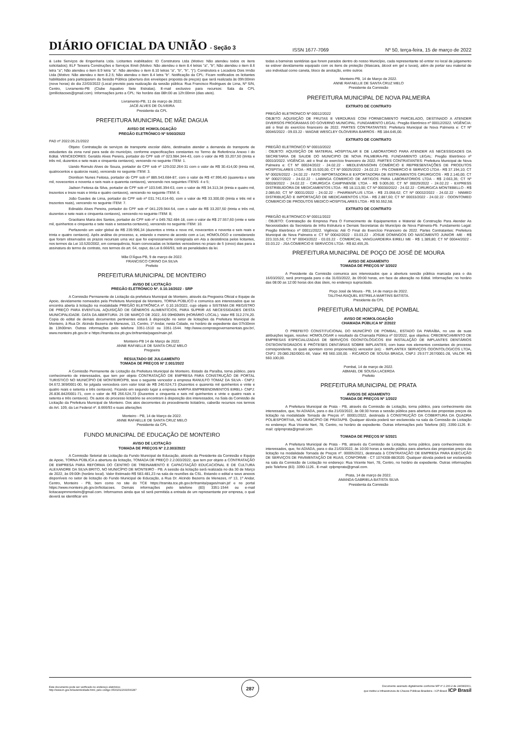DIÁRIO OFICIAL DA UNIÃO - Seção 3 ISSN 1677-7069 Nº 50, terça-feira, 15 de março de 2022
& Leite Serviços de Engenharia Ltda. Licitantes inabilitados: ID Construtora Ltda (Motivo: Não atendeu todos os itens solicitados); ELF Teixeira Construções e Serviços Eireli (Motivo: Não atendeu o item 8.4 letras "a", "b"; Não atendeu o item 8.6 letra "a"; Não atendeu o item 8.9 letra "a". Não atendeu o item 8.10 letras "a", "b", "h", "j"); Construtora e Locadora Dois Irmão Ltda (Motivo: Não atendeu o item 8.2.5; Não atendeu o item 8.4 letra "b". Notificação da CPL: Ficam notificados os licitantes habilitados para participarem da Sessão Pública (abertura dos envelopes proposta de preços) que será realizada às 09h:00min (nove horas) do dia 22/03/2022 (Local previsto para realização da sessão pública: Rua Francisco Rodrigues de Lima, Nº S/N, Centro, Livramento-PB (Clube Aquativo Sete Estralas). E-mail exclusivo para recursos: Sala da CPL (pmllicitacoes@gmail.com). Informações junto a CPL: No horário das 08h:00 as 12h:00min (dias uteis).
Livramento-PB, 11 de março de 2022.
JACÉ ALVES DE OLIVEIRA
Presidente da CPL
PREFEITURA MUNICIPAL DE MÃE DAGUA
AVISO DE HOMOLOGAÇÃO
PREGÃO ELETRÔNICO Nº 5/003/2022
PAD nº 2022.05.21/2022
Objeto: Contratação de serviços de transporte escolar diário, destinados atender a demanda do transporte de estudantes da zona rural para sede do município, conforme especificações constantes no Termo de Referência Anexo I do Edital. VENCEDORES: Geraldo Alves Pereira, portador do CPF sob nº 023.984.344-43, com o valor de R$ 33.207,50 (trinta e três mil, duzentos e sete reais e cinquenta centavos), vencendo no seguinte ITEM: 1.
Uando Romulo Alves de Souza, portador do CPF sob nº 129.032.264-31 com o valor de R$ 30.414,00 (trinta mil, quatrocentos e quatorze reais), vencendo no seguinte ITEM: 3.
Dionilson Nunes Feitosa, portador do CPF sob nº 885.543.684-87, com o valor de R$ 47.996,40 (quarenta e sete mil, novecentos e noventa e seis reais e quarenta centavos), vencendo nos seguintes ITENS: 4 e 5;
Jadson Feitosa da Silva, portador do CPF sob nº 103.546.394-63, com o valor de R$ 34.313,34 (trinta e quatro mil, trezentos e treze reais e trinta e quatro centavos), vencendo no seguinte ITEM: 6.
João Guedes de Lima, portador do CPF sob nº 031.741.614-60, com o valor de R$ 33.300,00 (trinta e três mil e trezentos reais), vencendo no seguinte ITEM: 7.
Edinaldo Alves Pereira, portador do CPF sob nº 041.229.944-54, com o valor de R$ 33.207,50 (trinta e três mil, duzentos e sete reais e cinquenta centavos), vencendo no seguinte ITEM: 8;
Graciliano Maria dos Santos, portador do CPF sob nº o 049.782.484-18, com o valor de R$ 27.557,60 (vinte e sete mil, quinhentos e cinquenta e sete reais e sessenta centavos), vencendo no seguinte ITEM: 10.
Perfazendo um valor global de R$ 239.996,34 (duzentos e trinta e nove mil, novecentos e noventa e seis reais e trinta e quatro centavos). Após análise do processo, e, estando o mesmo de acordo com a Lei, HOMOLOGO e considerando que foram observados os prazos recursais uma vez que foi expressamente consignada em Ata a desistência pelos licitantes, nos termos da Lei 10.520/2002, em consequência, ficam convocadas os licitantes vencedores no prazo de 5 (cinco) dias para a assinatura do termo de contrato, nos termos do art. 64, caput, da Lei 8.666/93, sob as penalidades da lei.
Mãe D'Água-PB, 9 de março de 2022.
FRANCISCO CIRINO DA SILVA
Prefeito
PREFEITURA MUNICIPAL DE MONTEIRO
AVISO DE LICITAÇÃO
PREGÃO ELETRÔNICO Nº. 0.10.16/2022 - SRP
A Comissão Permanente de Licitação da prefeitura Municipal de Monteiro, através da Pregoeira Oficial e Equipe de Apoio, devidamente nomeados pela Prefeitura Municipal de Monteiro, TORNA PÚBLICO e comunica aos interessados que se encontra aberta à licitação na modalidade PREGÃO ELETRÔNICA nº. 0.10.16/2022, cujo objeto o SISTEMA DE REGISTRO DE PREÇO PARA EVENTUAL AQUISIÇÃO DE GÊNEROS ALIMENTÍCIOS, PARA SUPRIR AS NECESSIDADES DESTA MUNICIPALIDADE. DATA DA ABERTURA: 25 DE MARÇO DE 2022, ÀS 09H00MIN (HORÁRIO LOCAL). Valor R$ 312.274,20. Copia do edital de demais documentos pertinentes estará à disposição no setor de licitações da Prefeitura Municipal de Monteiro, à Rua Dr. Alcindo Bezerra de Menezes, 13, Centro, 1º Andar, nesta Cidade, no horário de expediente das 07h30min às 13h00min. Outras informações pelo telefone 3351-1510 ou 3351-1544. http://www.comprasgovernamentais.gov.br/, www.monteiro.pb.gov.br e https://tramita.tce.pb.gov.br/tramita/pages/main.jsf.
Monteiro-PB 14 de Março de 2022.
ANNE RAFAELLE DE SANTA CRUZ MELO
Pregoeira
RESULTADO DE JULGAMENTO
TOMADA DE PREÇOS Nº 2.001/2022
A Comissão Permanente de Licitação da Prefeitura Municipal de Monteiro, Estado da Paraíba, torna público, para conhecimento de interessados, que tem por objeto CONTRATAÇÃO DE EMPRESA PARA CONSTRUÇÃO DE PORTAL TURISTICO NO MUNICÍPIO DE MONTEIRO/PB, teve o seguinte vencedor a empresa RANULFO TOMAZ DA SILVA - CNPJ: 04.672.369/0001-00, foi julgada vencedora com valor total de R$ 240.524,73 (Duzentos e quarenta mil quinhentos e vinte e quatro reais e setenta e três centavos). Ficando em segundo lugar a empresa HARPIA EMPREENDIMENTOS EIRELI- CNPJ: 26.836.842/0001-71, com o valor de R$ 256.524,73 (Duzentos e cinquenta e seis mil quinhentos e vinte e quatro reais e setenta e três centavos). Os autos do processo licitatório se encontram à disposição dos interessados, na Sala da Comissão de Licitação da Prefeitura Municipal de Monteiro. Dos atos decorrentes do procedimento licitatório, caberão recursos nos termos do Art. 109, da Lei Federal nº. 8.666/93 e suas alterações
Monteiro - PB, 14 de Março de 2022.
ANNE RAFAELLE DE SANTA CRUZ MELO
Presidente da CPL
FUNDO MUNICIPAL DE EDUCAÇÃO DE MONTEIRO
AVISO DE LICITAÇÃO
TOMADA DE PREÇOS Nº 2.2.003/2022
A Comissão Setorial de Licitação da Fundo Municipal de Educação, através da Presidente da Comissão e Equipe de Apoio, TORNA PÚBLICA a abertura da licitação, TOMADA DE PREÇO 2.2.003/2022, que tem por objeto a CONTRATAÇÃO DE EMPRESA PARA REFORMA DO CENTRO DE TREINAMENTO E CAPACITAÇÃO EDUCACIONAL E DE CULTURA ALEXANDRE DA SILVA BRITO, NO MUNICÍPIO DE MONTEIRO - PB. A sessão da licitação será realizada no dia 30 de Março de 2022, às 09:00h (horário local). Valor Estimado R$ 583.481,23 na sala de reuniões da CSL. Estando o edital e seus anexos disponíveis no setor de licitação do Fundo Municipal de Educação, a Rua Dr. Alcindo Bezerra de Menezes, nº 13, 1º Andar, Centro, Monteiro - PB, bem como no site do TCE https://tramita.tce.pb.gov.br/tramita/pages/main.jsf e no portal https://www.monteiro.pb.gov.br/licitacoes. Demais informações pelo telefone (83) 3351-1544 ou e-mail licitacaopmmonteiro@gmail.com. Informamos ainda que só será permitida a entrada de um representante por empresa, o qual deverá se identificar em
todas a barreiras sanitárias que forem parados dentro do nosso Município, cada representante só entrar no local de julgamento se estiver devidamente equipado com os itens de proteção (Mascara, álcool em gel e luvas), além de portar seu material de uso individual como caneta, bloco de anotação, entre outros
Monteiro-PB, 14 de Março de 2022.
ANNE RAFAELLE DE SANTA CRUZ MELO
Presidente da Comissão
PREFEITURA MUNICIPAL DE NOVA PALMEIRA
EXTRATO DE CONTRATO
PREGÃO ELETRONICO Nº 00012/2022
OBJETO: AQUISIÇÃO DE FRUTAS E VERDURAS COM FORNECIMENTO PARCELADO, DESTINADO A ATENDER DIVERSOS PROGRAMAS DO GOVERNO MUNICIPAL. FUNDAMENTO LEGAL: Pregão Eletrônico nº 00012/2022. VIGÊNCIA: até o final do exercício financeiro de 2022. PARTES CONTRATANTES: Prefeitura Municipal de Nova Palmeira e: CT Nº 00046/2022 - 09.03.22 - WAGNE WESCLEY OLOIVEIRA BARROS - R$ 184.645,00.
EXTRATO DE CONTRATO
PREGÃO ELETRONICO Nº 00010/2022
: OBJETO: AQUISIÇÃO DE MATERIAL HOSPITALAR E DE LABORATORIO PARA ATENDER AS NECESSIDADES DA SECRETARIA DE SAUDE DO MUNICIPIO DE NOVA PALMEIRA-PB. FUNDAMENTO LEGAL: Pregão Eletrônico nº 00010/2022. VIGÊNCIA: até o final do exercício financeiro de 2022. PARTES CONTRATANTES: Prefeitura Municipal de Nova Palmeira e: CT Nº 00024/2022 - 24.02.22 - MEDLEVENSOHN COMÉRCIO E REPRESENTAÇÕES DE PRODUTOS HOSPITALARES LTDA - R$ 15.920,00; CT Nº 00025/2022 - 24.02.22 - PN COMERCIO E SERVICO LTDA - R$ 37.194,10; CT Nº 00026/2022 - 24.02.22 - FATO IMPORTADORA E EXPORTADORA DE INSTRUMENTOS CIRURGICOS - R$ 2.140,00; CT Nº 00027/2022 - 24.02.22 - LABINGA COMERCIO DE ARTIGOS PARA LABORATORIOS LTDA - R$ 2.663,35; CT Nº 00028/2022 - 24.02.22 - CIRURGICA CAMPINENSE LTDA - R$ 9.005,00; CT Nº 00029/2022 - 24.02.22 - EXPRESS DISTRIBUIDORA DE MEDICAMENTOS LTDA - R$ 18.113,00; CT Nº 00030/2022 - 24.02.22 - CIRURGICA MONTEBELLO - R$ 2.085,60; CT Nº 00031/2022 - 24.02.22 - PHARMAPLUS LTDA - R$ 23.058,62; CT Nº 00032/2022 - 24.02.22 - NNMED DISTRIBUIÇÃO E IMPORTAÇÃO DE MEDICAMENTOS LTDA - R$ 2.887,60; CT Nº 00033/2022 - 24.02.22 - ODONTOMED COMERCIO DE PRODUTOS MEDICO HOSPITALARES LTDA - R$ 50.552,58.
EXTRATO DE CONTRATO
PREGÃO ELETRONICO Nº 00011/2022
: OBJETO: Contratação de Empresa Para O Fornecimento de Equipamentos e Material de Construção Para Atender As Necessidades da Secretaria de Infra Estrutura e Demais Secretarias do Município de Nova Palmeira-Pb. Fundamento Legal: Pregão Eletrônico nº 00011/2022. Vigência: Até O Final do Exercício Financeiro de 2022. Partes Contratantes: Prefeitura Municipal de Nova Palmeira e: CT Nº 00042/2022 - 03.03.22 - JOSUE DOMINGOS DO NASCIMENTO JUNIOR -ME - R$ 223.315,56; CT Nº 00043/2022 - 03.03.22 - COMERCIAL VANGUARDEIRA EIRELI ME - R$ 1.389,80; CT Nº 00044/2022 - 03.03.22 - JSA COMERCIO E SERVICOS LTDA - R$ 82.455,25.
PREFEITURA MUNICIPAL DE POÇO DE JOSÉ DE MOURA
AVISO DE ADIAMENTO
TOMADA DE PREÇOS Nº 3/2022
A Presidente da Comissão comunica aos interessados que a abertura sessão pública marcada para o dia 16/03/2022, será prorrogada para o dia 31/03/2022, às 09:00 horas, em face de alteração no Edital. Informações: no horário das 08:00 as 12:00 horas dos dias úteis, no endereço supracitado.
Poço José de Moura - PB, 14 de março de 2022.
TALITHA RAQUEL ESTRELA MARTINS BATISTA.
Presidente da CPL
PREFEITURA MUNICIPAL DE POMBAL
AVISO DE HOMOLOGAÇÃO
CHAMADA PÚBLICA Nº 2/2022
O PREFEITO CONSTITUCIONAL DO MUNICÍPIO DE POMBAL, ESTADO DA PARAÍBA, no uso de suas atribuições legais, resolve: HOMOLOGAR o resultado da Chamada Pública nº 02/2022, que objetiva: CREDENCIAMENTO DE EMPRESAS ESPECIALIZADAS DE SERVIÇOS ODONTOLÓGICOS EM INSTALAÇÃO DE IMPLANTES DENTÁRIOS OSTEOINTEGRADOS E PRÓTESES DENTÁRIAS SOBRE IMPLANTES; com base nos elementos constantes do processo correspondente, os quais apontam como proponente(s) vencedor (es): - IMPLANTEX SERVIÇOS ODONTOLOGICOS LTDA, CNPJ: 29.080.282/0001-66, Valor: R$ 560.100,00. - RICARDO DE SOUSA BRAGA, CNPJ: 29.577.267/0001-28, VALOR: R$ 560.100,00.
Pombal, 14 de março de 2022.
ABMAEL DE SOUSA LACERDA
Prefeito
PREFEITURA MUNICIPAL DE PRATA
AVISOS DE ADIAMENTO
TOMADA DE PREÇOS Nº 1/2022
A Prefeitura Municipal de Prata - PB, através da Comissão de Licitação, torna público, para conhecimento dos interessados, que, foi ADIADA, para o dia 21/03/2022, às 08:30 horas a sessão pública para abertura das propostas preços da licitação na modalidade Tomada de Preços nº. 00001/2022, destinada à CONSTRUÇÃO DA COBERTURA DA QUADRA POLIESPORTIVA, NO MUNICÍPIO DE PRATA/PB. Qualquer dúvida poderá ser esclarecida na sala da Comissão de Licitação no endereço: Rua Vicente Neri, 78, Centro, no horário de expediente. Outras informações pelo Telefone (83) .3390-1126. E-mail: cplpmprata@gmail.com
TOMADA DE PREÇOS Nº 5/2021
A Prefeitura Municipal de Prata - PB, através da Comissão de Licitação, torna público, para conhecimento dos interessados, que, foi ADIADA, para o dia 21/03/2022, às 10:00 horas a sessão pública para abertura das propostas preços da licitação na modalidade Tomada de Preços nº. 00005/2021, destinada à CONTRATAÇÃO DE EMPRESA PARA EXECUÇÃO DE SERVIÇOS DE PAVIMENTAÇÃO DE RUAS, CONFORME - CT 1074308-88/2020. Qualquer dúvida poderá ser esclarecida na sala da Comissão de Licitação no endereço: Rua Vicente Neri, 78, Centro, no horário de expediente. Outras informações pelo Telefone (83) .3390-1126.. E-mail: cplpmprata@gmail.com.
Prata, 14 de março de 2022.
AMANDA GABRIELA BATISTA SILVA
Presidenta da Comissão
Este documento pode ser verificado no endereço eletrônico
http://www.in.gov.br/autenticidade.html, pelo código 05302022031500287 287 Documento assinado digitalmente conforme MP nº 2.200-2 de 24/08/2001,
que institui a Infraestrutura de Chaves Públicas Brasileira - ICP-Brasil. ICP Brasil